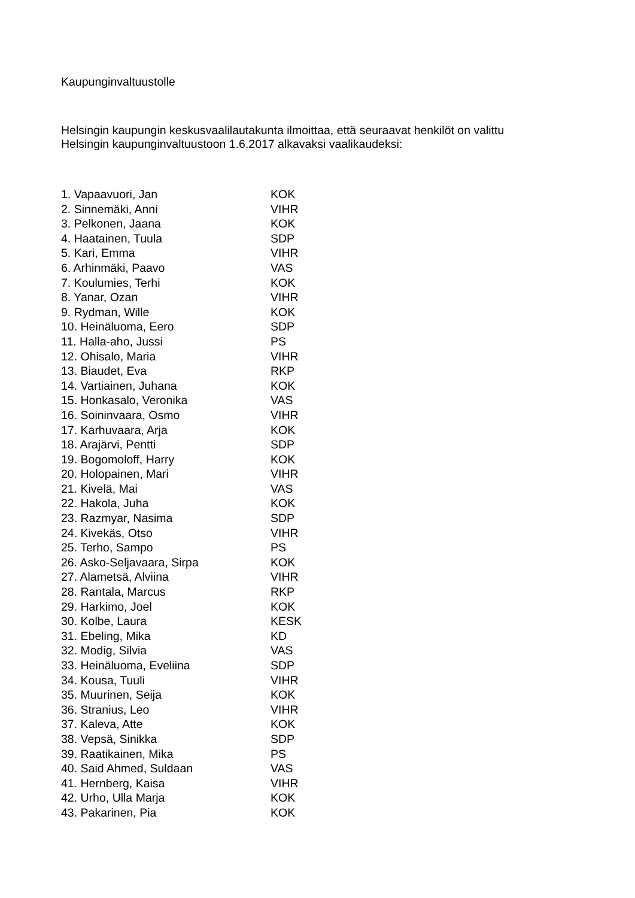Kaupunginvaltuustolle
Helsingin kaupungin keskusvaalilautakunta ilmoittaa, että seuraavat henkilöt on valittu
Helsingin kaupunginvaltuustoon 1.6.2017 alkavaksi vaalikaudeksi:
| 1. Vapaavuori, Jan | KOK |
| 2. Sinnemäki, Anni | VIHR |
| 3. Pelkonen, Jaana | KOK |
| 4. Haatainen, Tuula | SDP |
| 5. Kari, Emma | VIHR |
| 6. Arhinmäki, Paavo | VAS |
| 7. Koulumies, Terhi | KOK |
| 8. Yanar, Ozan | VIHR |
| 9. Rydman, Wille | KOK |
| 10. Heinäluoma, Eero | SDP |
| 11. Halla-aho, Jussi | PS |
| 12. Ohisalo, Maria | VIHR |
| 13. Biaudet, Eva | RKP |
| 14. Vartiainen, Juhana | KOK |
| 15. Honkasalo, Veronika | VAS |
| 16. Soininvaara, Osmo | VIHR |
| 17. Karhuvaara, Arja | KOK |
| 18. Arajärvi, Pentti | SDP |
| 19. Bogomoloff, Harry | KOK |
| 20. Holopainen, Mari | VIHR |
| 21. Kivelä, Mai | VAS |
| 22. Hakola, Juha | KOK |
| 23. Razmyar, Nasima | SDP |
| 24. Kivekäs, Otso | VIHR |
| 25. Terho, Sampo | PS |
| 26. Asko-Seljavaara, Sirpa | KOK |
| 27. Alametsä, Alviina | VIHR |
| 28. Rantala, Marcus | RKP |
| 29. Harkimo, Joel | KOK |
| 30. Kolbe, Laura | KESK |
| 31. Ebeling, Mika | KD |
| 32. Modig, Silvia | VAS |
| 33. Heinäluoma, Eveliina | SDP |
| 34. Kousa, Tuuli | VIHR |
| 35. Muurinen, Seija | KOK |
| 36. Stranius, Leo | VIHR |
| 37. Kaleva, Atte | KOK |
| 38. Vepsä, Sinikka | SDP |
| 39. Raatikainen, Mika | PS |
| 40. Said Ahmed, Suldaan | VAS |
| 41. Hernberg, Kaisa | VIHR |
| 42. Urho, Ulla Marja | KOK |
| 43. Pakarinen, Pia | KOK |